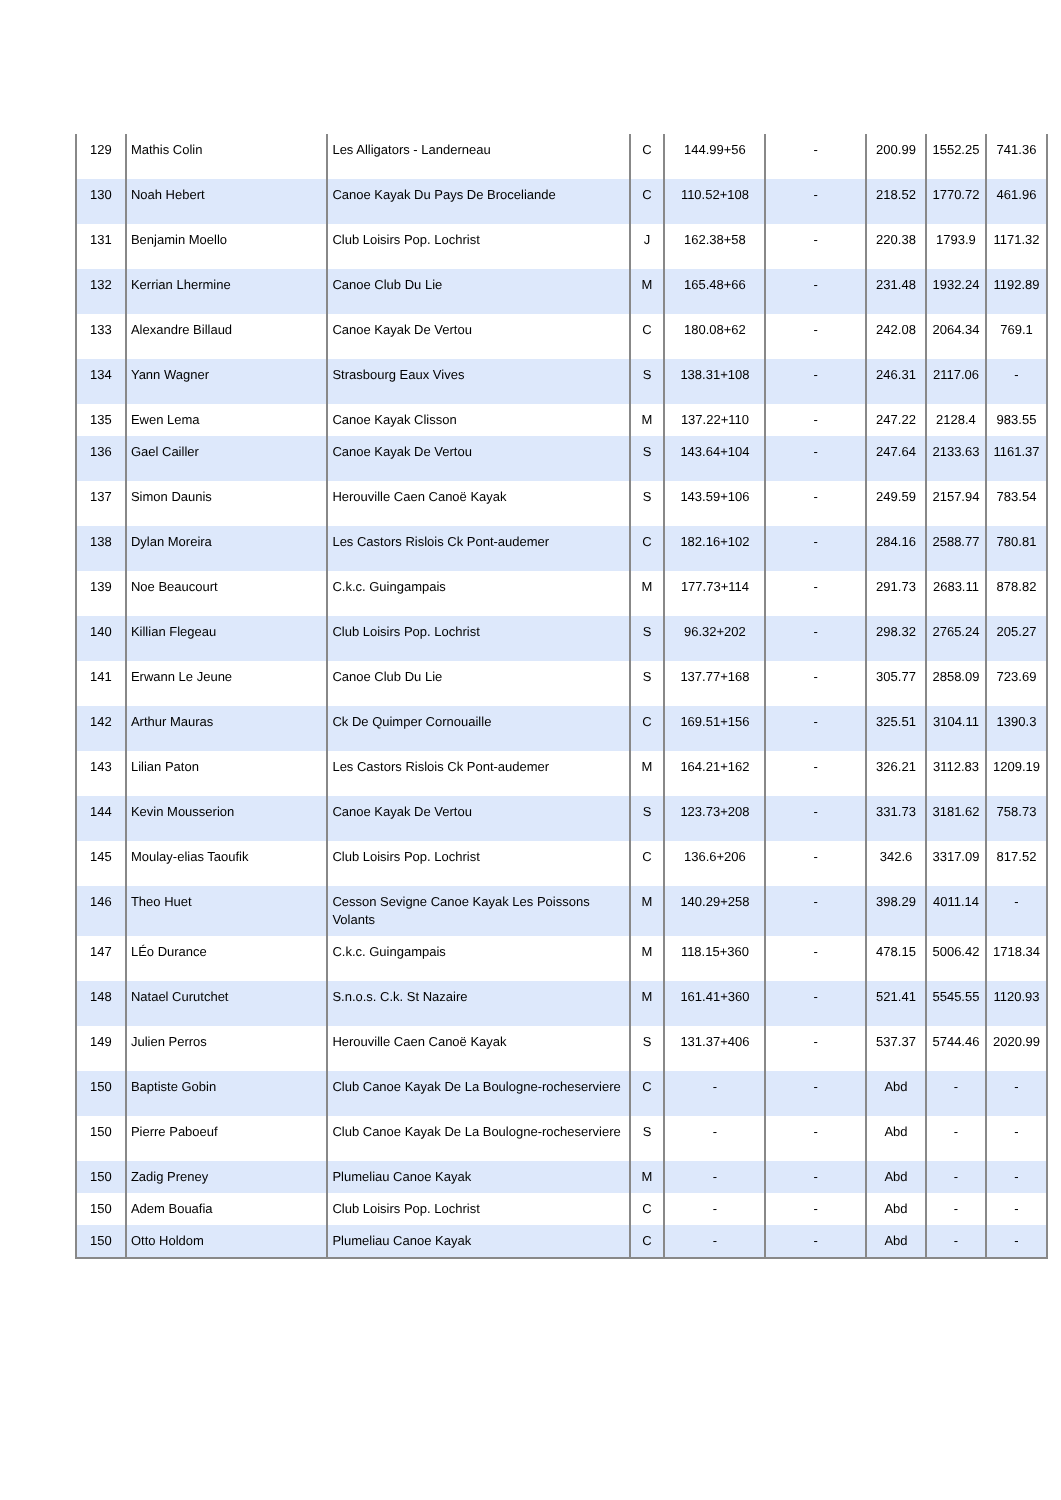| 129 | Mathis Colin | Les Alligators - Landerneau | C | 144.99+56 | - | 200.99 | 1552.25 | 741.36 |
| 130 | Noah Hebert | Canoe Kayak Du Pays De Broceliande | C | 110.52+108 | - | 218.52 | 1770.72 | 461.96 |
| 131 | Benjamin Moello | Club Loisirs Pop. Lochrist | J | 162.38+58 | - | 220.38 | 1793.9 | 1171.32 |
| 132 | Kerrian Lhermine | Canoe Club Du Lie | M | 165.48+66 | - | 231.48 | 1932.24 | 1192.89 |
| 133 | Alexandre Billaud | Canoe Kayak De Vertou | C | 180.08+62 | - | 242.08 | 2064.34 | 769.1 |
| 134 | Yann Wagner | Strasbourg Eaux Vives | S | 138.31+108 | - | 246.31 | 2117.06 | - |
| 135 | Ewen Lema | Canoe Kayak Clisson | M | 137.22+110 | - | 247.22 | 2128.4 | 983.55 |
| 136 | Gael Cailler | Canoe Kayak De Vertou | S | 143.64+104 | - | 247.64 | 2133.63 | 1161.37 |
| 137 | Simon Daunis | Herouville Caen Canoë Kayak | S | 143.59+106 | - | 249.59 | 2157.94 | 783.54 |
| 138 | Dylan Moreira | Les Castors Rislois Ck Pont-audemer | C | 182.16+102 | - | 284.16 | 2588.77 | 780.81 |
| 139 | Noe Beaucourt | C.k.c. Guingampais | M | 177.73+114 | - | 291.73 | 2683.11 | 878.82 |
| 140 | Killian Flegeau | Club Loisirs Pop. Lochrist | S | 96.32+202 | - | 298.32 | 2765.24 | 205.27 |
| 141 | Erwann Le Jeune | Canoe Club Du Lie | S | 137.77+168 | - | 305.77 | 2858.09 | 723.69 |
| 142 | Arthur Mauras | Ck De Quimper Cornouaille | C | 169.51+156 | - | 325.51 | 3104.11 | 1390.3 |
| 143 | Lilian Paton | Les Castors Rislois Ck Pont-audemer | M | 164.21+162 | - | 326.21 | 3112.83 | 1209.19 |
| 144 | Kevin Mousserion | Canoe Kayak De Vertou | S | 123.73+208 | - | 331.73 | 3181.62 | 758.73 |
| 145 | Moulay-elias Taoufik | Club Loisirs Pop. Lochrist | C | 136.6+206 | - | 342.6 | 3317.09 | 817.52 |
| 146 | Theo Huet | Cesson Sevigne Canoe Kayak Les Poissons Volants | M | 140.29+258 | - | 398.29 | 4011.14 | - |
| 147 | LÉo Durance | C.k.c. Guingampais | M | 118.15+360 | - | 478.15 | 5006.42 | 1718.34 |
| 148 | Natael Curutchet | S.n.o.s. C.k. St Nazaire | M | 161.41+360 | - | 521.41 | 5545.55 | 1120.93 |
| 149 | Julien Perros | Herouville Caen Canoë Kayak | S | 131.37+406 | - | 537.37 | 5744.46 | 2020.99 |
| 150 | Baptiste Gobin | Club Canoe Kayak De La Boulogne-rocheserviere | C | - | - | Abd | - | - |
| 150 | Pierre Paboeuf | Club Canoe Kayak De La Boulogne-rocheserviere | S | - | - | Abd | - | - |
| 150 | Zadig Preney | Plumeliau Canoe Kayak | M | - | - | Abd | - | - |
| 150 | Adem Bouafia | Club Loisirs Pop. Lochrist | C | - | - | Abd | - | - |
| 150 | Otto Holdom | Plumeliau Canoe Kayak | C | - | - | Abd | - | - |